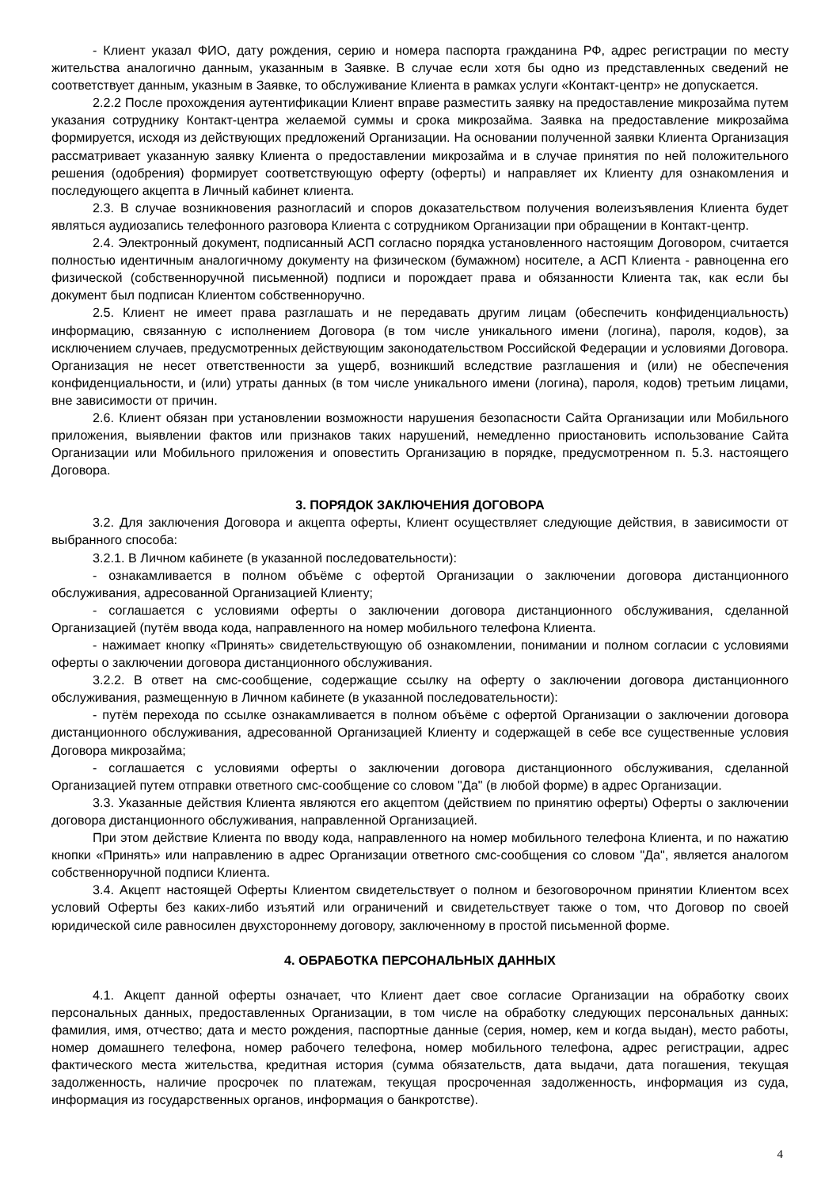- Клиент указал ФИО, дату рождения, серию и номера паспорта гражданина РФ, адрес регистрации по месту жительства аналогично данным, указанным в Заявке. В случае если хотя бы одно из представленных сведений не соответствует данным, указным в Заявке, то обслуживание Клиента в рамках услуги «Контакт-центр» не допускается.
2.2.2 После прохождения аутентификации Клиент вправе разместить заявку на предоставление микрозайма путем указания сотруднику Контакт-центра желаемой суммы и срока микрозайма. Заявка на предоставление микрозайма формируется, исходя из действующих предложений Организации. На основании полученной заявки Клиента Организация рассматривает указанную заявку Клиента о предоставлении микрозайма и в случае принятия по ней положительного решения (одобрения) формирует соответствующую оферту (оферты) и направляет их Клиенту для ознакомления и последующего акцепта в Личный кабинет клиента.
2.3. В случае возникновения разногласий и споров доказательством получения волеизъявления Клиента будет являться аудиозапись телефонного разговора Клиента с сотрудником Организации при обращении в Контакт-центр.
2.4. Электронный документ, подписанный АСП согласно порядка установленного настоящим Договором, считается полностью идентичным аналогичному документу на физическом (бумажном) носителе, а АСП Клиента - равноценна его физической (собственноручной письменной) подписи и порождает права и обязанности Клиента так, как если бы документ был подписан Клиентом собственноручно.
2.5. Клиент не имеет права разглашать и не передавать другим лицам (обеспечить конфиденциальность) информацию, связанную с исполнением Договора (в том числе уникального имени (логина), пароля, кодов), за исключением случаев, предусмотренных действующим законодательством Российской Федерации и условиями Договора. Организация не несет ответственности за ущерб, возникший вследствие разглашения и (или) не обеспечения конфиденциальности, и (или) утраты данных (в том числе уникального имени (логина), пароля, кодов) третьим лицами, вне зависимости от причин.
2.6. Клиент обязан при установлении возможности нарушения безопасности Сайта Организации или Мобильного приложения, выявлении фактов или признаков таких нарушений, немедленно приостановить использование Сайта Организации или Мобильного приложения и оповестить Организацию в порядке, предусмотренном п. 5.3. настоящего Договора.
3. ПОРЯДОК ЗАКЛЮЧЕНИЯ ДОГОВОРА
3.2. Для заключения Договора и акцепта оферты, Клиент осуществляет следующие действия, в зависимости от выбранного способа:
3.2.1. В Личном кабинете (в указанной последовательности):
- ознакамливается в полном объёме с офертой Организации о заключении договора дистанционного обслуживания, адресованной Организацией Клиенту;
- соглашается с условиями оферты о заключении договора дистанционного обслуживания, сделанной Организацией (путём ввода кода, направленного на номер мобильного телефона Клиента.
- нажимает кнопку «Принять» свидетельствующую об ознакомлении, понимании и полном согласии с условиями оферты о заключении договора дистанционного обслуживания.
3.2.2. В ответ на смс-сообщение, содержащие ссылку на оферту о заключении договора дистанционного обслуживания, размещенную в Личном кабинете (в указанной последовательности):
- путём перехода по ссылке ознакамливается в полном объёме с офертой Организации о заключении договора дистанционного обслуживания, адресованной Организацией Клиенту и содержащей в себе все существенные условия Договора микрозайма;
- соглашается с условиями оферты о заключении договора дистанционного обслуживания, сделанной Организацией путем отправки ответного смс-сообщение со словом "Да" (в любой форме) в адрес Организации.
3.3. Указанные действия Клиента являются его акцептом (действием по принятию оферты) Оферты о заключении договора дистанционного обслуживания, направленной Организацией.
При этом действие Клиента по вводу кода, направленного на номер мобильного телефона Клиента, и по нажатию кнопки «Принять» или направлению в адрес Организации ответного смс-сообщения со словом "Да", является аналогом собственноручной подписи Клиента.
3.4. Акцепт настоящей Оферты Клиентом свидетельствует о полном и безоговорочном принятии Клиентом всех условий Оферты без каких-либо изъятий или ограничений и свидетельствует также о том, что Договор по своей юридической силе равносилен двухстороннему договору, заключенному в простой письменной форме.
4. ОБРАБОТКА ПЕРСОНАЛЬНЫХ ДАННЫХ
4.1. Акцепт данной оферты означает, что Клиент дает свое согласие Организации на обработку своих персональных данных, предоставленных Организации, в том числе на обработку следующих персональных данных: фамилия, имя, отчество; дата и место рождения, паспортные данные (серия, номер, кем и когда выдан), место работы, номер домашнего телефона, номер рабочего телефона, номер мобильного телефона, адрес регистрации, адрес фактического места жительства, кредитная история (сумма обязательств, дата выдачи, дата погашения, текущая задолженность, наличие просрочек по платежам, текущая просроченная задолженность, информация из суда, информация из государственных органов, информация о банкротстве).
4